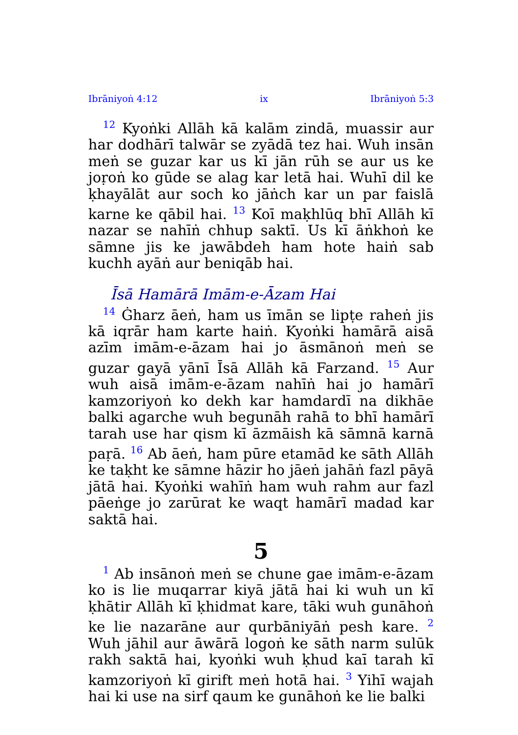Ibrāniyoṅ 4:12 ix Ibrāniyoṅ 5:3
<sup>12</sup> Kyoṅki Allāh kā kalām zindā, muassir aur har dodhārī talwār se zyādā tez hai. Wuh insān meṅ se guzar kar us kī jān rūh se aur us ke joṛoṅ ko gūde se alag kar letā hai. Wuhī dil ke ḳhayālāt aur soch ko jāṅch kar un par faislā karne ke qābil hai. <sup>13</sup> Koī maḳhlūq bhī Allāh kī nazar se nahīṅ chhup saktī. Us kī āṅkhoṅ ke sāmne jis ke jawābdeh ham hote haiṅ sab kuchh ayāṅ aur beniqāb hai.
Īsā Hamārā Imām-e-Āzam Hai
<sup>14</sup> Ġharz āeṅ, ham us īmān se lipṭe raheṅ jis kā iqrār ham karte haiṅ. Kyoṅki hamārā aisā azīm imām-e-āzam hai jo āsmānoṅ meṅ se guzar gayā yānī Īsā Allāh kā Farzand. <sup>15</sup> Aur wuh aisā imām-e-āzam nahīṅ hai jo hamārī kamzoriyoṅ ko dekh kar hamdardī na dikhāe balki agarche wuh begunāh rahā to bhī hamārī tarah use har qism kī āzmāish kā sāmnā karnā paṛā. <sup>16</sup> Ab āeṅ, ham pūre etamād ke sāth Allāh ke taḳht ke sāmne hāzir ho jāeṅ jahāṅ fazl pāyā jātā hai. Kyoṅki wahīṅ ham wuh rahm aur fazl pāeṅge jo zarūrat ke waqt hamārī madad kar saktā hai.
5
<sup>1</sup> Ab insānoṅ meṅ se chune gae imām-e-āzam ko is lie muqarrar kiyā jātā hai ki wuh un kī ḳhātir Allāh kī ḳhidmat kare, tāki wuh gunāhoṅ ke lie nazarāne aur qurbāniyāṅ pesh kare. <sup>2</sup> Wuh jāhil aur āwārā logoṅ ke sāth narm sulūk rakh saktā hai, kyoṅki wuh ḳhud kaī tarah kī kamzoriyoṅ kī girift meṅ hotā hai. <sup>3</sup> Yihī wajah hai ki use na sirf qaum ke gunāhoṅ ke lie balki